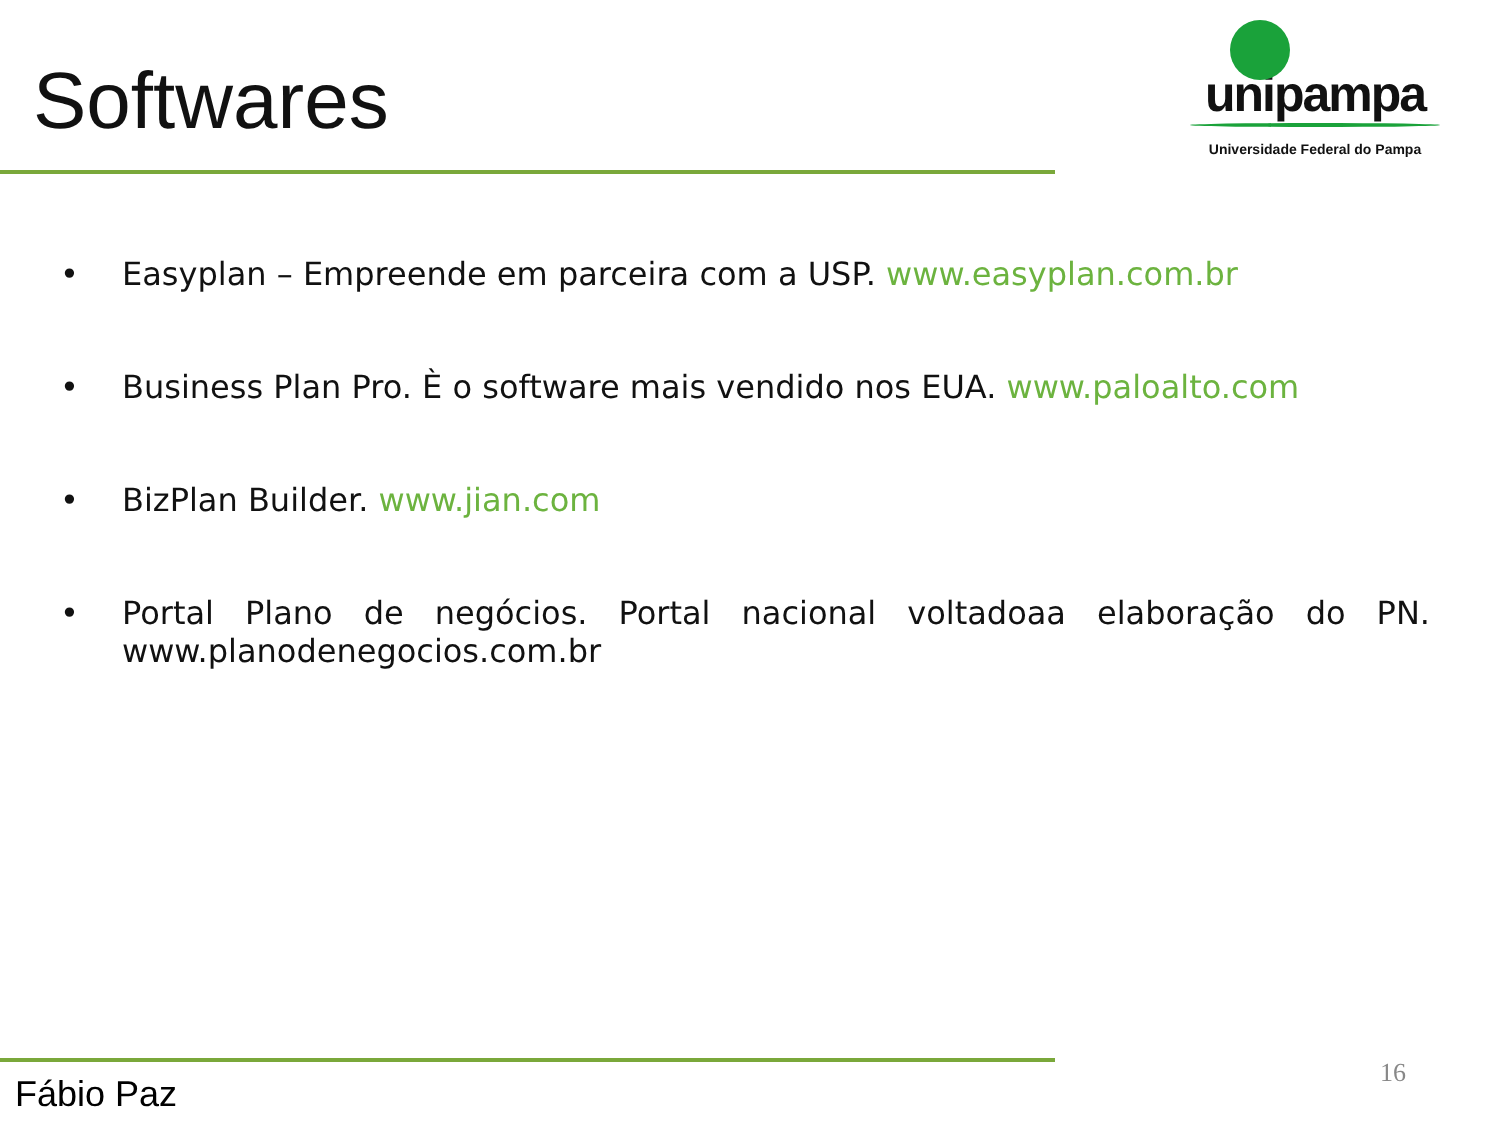Softwares
unipampa
Universidade Federal do Pampa
• Easyplan – Empreende em parceira com a USP. www.easyplan.com.br
• Business Plan Pro. È o software mais vendido nos EUA. www.paloalto.com
• BizPlan Builder. www.jian.com
• Portal Plano de negócios. Portal nacional voltadoaa elaboração do PN. www.planodenegocios.com.br
Fábio Paz 16